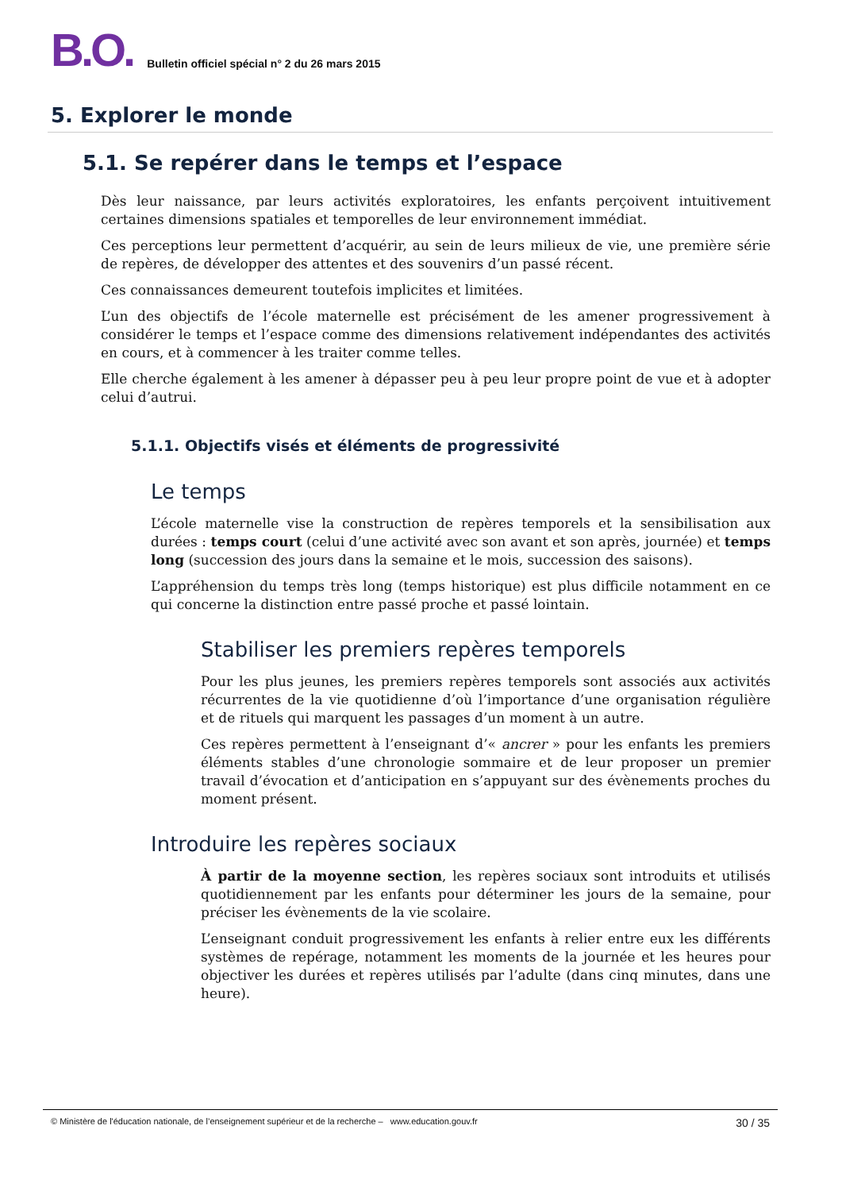B.O. Bulletin officiel spécial n° 2 du 26 mars 2015
5. Explorer le monde
5.1. Se repérer dans le temps et l’espace
Dès leur naissance, par leurs activités exploratoires, les enfants perçoivent intuitivement certaines dimensions spatiales et temporelles de leur environnement immédiat.
Ces perceptions leur permettent d’acquérir, au sein de leurs milieux de vie, une première série de repères, de développer des attentes et des souvenirs d’un passé récent.
Ces connaissances demeurent toutefois implicites et limitées.
L’un des objectifs de l’école maternelle est précisément de les amener progressivement à considérer le temps et l’espace comme des dimensions relativement indépendantes des activités en cours, et à commencer à les traiter comme telles.
Elle cherche également à les amener à dépasser peu à peu leur propre point de vue et à adopter celui d’autrui.
5.1.1. Objectifs visés et éléments de progressivité
Le temps
L’école maternelle vise la construction de repères temporels et la sensibilisation aux durées : temps court (celui d’une activité avec son avant et son après, journée) et temps long (succession des jours dans la semaine et le mois, succession des saisons).
L’appréhension du temps très long (temps historique) est plus difficile notamment en ce qui concerne la distinction entre passé proche et passé lointain.
Stabiliser les premiers repères temporels
Pour les plus jeunes, les premiers repères temporels sont associés aux activités récurrentes de la vie quotidienne d’où l’importance d’une organisation régulière et de rituels qui marquent les passages d’un moment à un autre.
Ces repères permettent à l’enseignant d’« ancrer » pour les enfants les premiers éléments stables d’une chronologie sommaire et de leur proposer un premier travail d’évocation et d’anticipation en s’appuyant sur des évènements proches du moment présent.
Introduire les repères sociaux
À partir de la moyenne section, les repères sociaux sont introduits et utilisés quotidiennement par les enfants pour déterminer les jours de la semaine, pour préciser les évènements de la vie scolaire.
L’enseignant conduit progressivement les enfants à relier entre eux les différents systèmes de repérage, notamment les moments de la journée et les heures pour objectiver les durées et repères utilisés par l’adulte (dans cinq minutes, dans une heure).
© Ministère de l'éducation nationale, de l’enseignement supérieur et de la recherche – www.education.gouv.fr 30 / 35